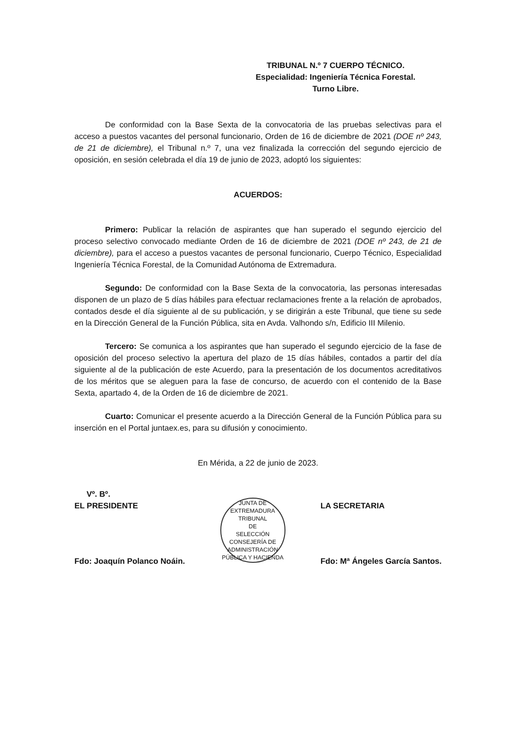TRIBUNAL N.º 7 CUERPO TÉCNICO.
Especialidad: Ingeniería Técnica Forestal.
Turno Libre.
De conformidad con la Base Sexta de la convocatoria de las pruebas selectivas para el acceso a puestos vacantes del personal funcionario, Orden de 16 de diciembre de 2021 (DOE nº 243, de 21 de diciembre), el Tribunal n.º 7, una vez finalizada la corrección del segundo ejercicio de oposición, en sesión celebrada el día 19 de junio de 2023, adoptó los siguientes:
ACUERDOS:
Primero: Publicar la relación de aspirantes que han superado el segundo ejercicio del proceso selectivo convocado mediante Orden de 16 de diciembre de 2021 (DOE nº 243, de 21 de diciembre), para el acceso a puestos vacantes de personal funcionario, Cuerpo Técnico, Especialidad Ingeniería Técnica Forestal, de la Comunidad Autónoma de Extremadura.
Segundo: De conformidad con la Base Sexta de la convocatoria, las personas interesadas disponen de un plazo de 5 días hábiles para efectuar reclamaciones frente a la relación de aprobados, contados desde el día siguiente al de su publicación, y se dirigirán a este Tribunal, que tiene su sede en la Dirección General de la Función Pública, sita en Avda. Valhondo s/n, Edificio III Milenio.
Tercero: Se comunica a los aspirantes que han superado el segundo ejercicio de la fase de oposición del proceso selectivo la apertura del plazo de 15 días hábiles, contados a partir del día siguiente al de la publicación de este Acuerdo, para la presentación de los documentos acreditativos de los méritos que se aleguen para la fase de concurso, de acuerdo con el contenido de la Base Sexta, apartado 4, de la Orden de 16 de diciembre de 2021.
Cuarto: Comunicar el presente acuerdo a la Dirección General de la Función Pública para su inserción en el Portal juntaex.es, para su difusión y conocimiento.
En Mérida, a 22 de junio de 2023.
Vº. Bº.
EL PRESIDENTE
Fdo: Joaquín Polanco Noáin.
JUNTA DE EXTREMADURA
TRIBUNAL
DE
SELECCIÓN
CONSEJERÍA DE ADMINISTRACIÓN PÚBLICA Y HACIENDA
LA SECRETARIA
Fdo: Mª Ángeles García Santos.